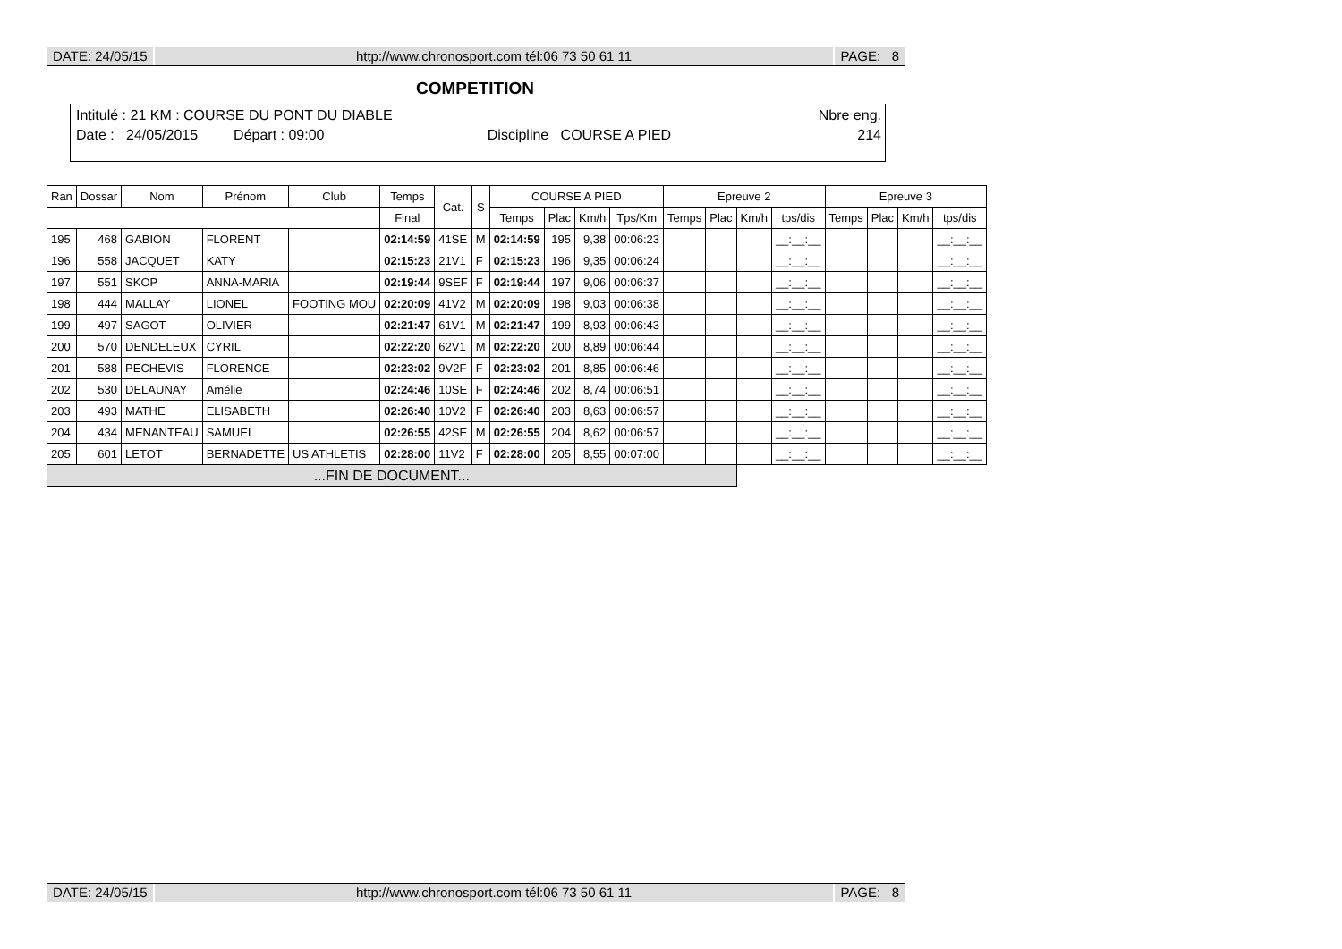DATE: 24/05/15 http://www.chronosport.com tél:06 73 50 61 11
PAGE: 8
COMPETITION
Intitulé : 21 KM : COURSE DU PONT DU DIABLE Nbre eng.
Date : 24/05/2015 Départ : 09:00 Discipline COURSE A PIED 214
| Ran | Dossar | Nom | Prénom | Club | Temps | Cat. | S | COURSE A PIED | | | | Epreuve 2 | | | | Epreuve 3 | | | |
| --- | --- | --- | --- | --- | --- | --- | --- | --- | --- | --- | --- | --- | --- | --- | --- | --- | --- | --- | --- |
| | | | | | Final | | | Temps | Plac | Km/h | Tps/Km | Temps | Plac | Km/h | tps/dis | Temps | Plac | Km/h | tps/dis |
| 195 | 468 | GABION | FLORENT | | 02:14:59 | 41SE | M | 02:14:59 | 195 | 9,38 | 00:06:23 | | | | __:__:__ | | | | __:__:__ |
| 196 | 558 | JACQUET | KATY | | 02:15:23 | 21V1 | F | 02:15:23 | 196 | 9,35 | 00:06:24 | | | | __:__:__ | | | | __:__:__ |
| 197 | 551 | SKOP | ANNA-MARIA | | 02:19:44 | 9SEF | F | 02:19:44 | 197 | 9,06 | 00:06:37 | | | | __:__:__ | | | | __:__:__ |
| 198 | 444 | MALLAY | LIONEL | FOOTING MOU | 02:20:09 | 41V2 | M | 02:20:09 | 198 | 9,03 | 00:06:38 | | | | __:__:__ | | | | __:__:__ |
| 199 | 497 | SAGOT | OLIVIER | | 02:21:47 | 61V1 | M | 02:21:47 | 199 | 8,93 | 00:06:43 | | | | __:__:__ | | | | __:__:__ |
| 200 | 570 | DENDELEUX | CYRIL | | 02:22:20 | 62V1 | M | 02:22:20 | 200 | 8,89 | 00:06:44 | | | | __:__:__ | | | | __:__:__ |
| 201 | 588 | PECHEVIS | FLORENCE | | 02:23:02 | 9V2F | F | 02:23:02 | 201 | 8,85 | 00:06:46 | | | | __:__:__ | | | | __:__:__ |
| 202 | 530 | DELAUNAY | Amélie | | 02:24:46 | 10SE | F | 02:24:46 | 202 | 8,74 | 00:06:51 | | | | __:__:__ | | | | __:__:__ |
| 203 | 493 | MATHE | ELISABETH | | 02:26:40 | 10V2 | F | 02:26:40 | 203 | 8,63 | 00:06:57 | | | | __:__:__ | | | | __:__:__ |
| 204 | 434 | MENANTEAU | SAMUEL | | 02:26:55 | 42SE | M | 02:26:55 | 204 | 8,62 | 00:06:57 | | | | __:__:__ | | | | __:__:__ |
| 205 | 601 | LETOT | BERNADETTE | US ATHLETIS | 02:28:00 | 11V2 | F | 02:28:00 | 205 | 8,55 | 00:07:00 | | | | __:__:__ | | | | __:__:__ |
| ...FIN DE DOCUMENT... | | | | | | | | | | | | | | | | | | | |
DATE: 24/05/15 http://www.chronosport.com tél:06 73 50 61 11
PAGE: 8